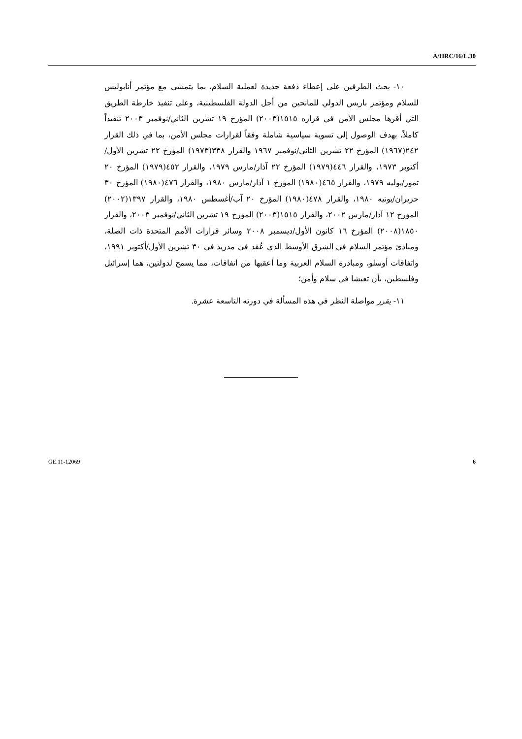A/HRC/16/L.30
١٠- يحث الطرفين على إعطاء دفعة جديدة لعملية السلام، بما يتمشى مع مؤتمر أنابوليس للسلام ومؤتمر باريس الدولي للمانحين من أجل الدولة الفلسطينية، وعلى تنفيذ خارطة الطريق التي أقرها مجلس الأمن في قراره ١٥١٥(٢٠٠٣) المؤرخ ١٩ تشرين الثاني/نوفمبر ٢٠٠٣ تنفيذاً كاملاً، بهدف الوصول إلى تسوية سياسية شاملة وفقاً لقرارات مجلس الأمن، بما في ذلك القرار ٢٤٢(١٩٦٧) المؤرخ ٢٢ تشرين الثاني/نوفمبر ١٩٦٧ والقرار ٣٣٨(١٩٧٣) المؤرخ ٢٢ تشرين الأول/أكتوبر ١٩٧٣، والقرار ٤٤٦(١٩٧٩) المؤرخ ٢٢ آذار/مارس ١٩٧٩، والقرار ٤٥٢(١٩٧٩) المؤرخ ٢٠ تموز/يوليه ١٩٧٩، والقرار ٤٦٥(١٩٨٠) المؤرخ ١ آذار/مارس ١٩٨٠، والقرار ٤٧٦(١٩٨٠) المؤرخ ٣٠ حزيران/يونيه ١٩٨٠، والقرار ٤٧٨(١٩٨٠) المؤرخ ٢٠ آب/أغسطس ١٩٨٠، والقرار ١٣٩٧(٢٠٠٢) المؤرخ ١٢ آذار/مارس ٢٠٠٢، والقرار ١٥١٥(٢٠٠٣) المؤرخ ١٩ تشرين الثاني/نوفمبر ٢٠٠٣، والقرار ١٨٥٠(٢٠٠٨) المؤرخ ١٦ كانون الأول/ديسمبر ٢٠٠٨ وسائر قرارات الأمم المتحدة ذات الصلة، ومبادئ مؤتمر السلام في الشرق الأوسط الذي عُقد في مدريد في ٣٠ تشرين الأول/أكتوبر ١٩٩١، واتفاقات أوسلو، ومبادرة السلام العربية وما أعقبها من اتفاقات، مما يسمح لدولتين، هما إسرائيل وفلسطين، بأن تعيشا في سلام وأمن؛
١١- يقرر مواصلة النظر في هذه المسألة في دورته التاسعة عشرة.
GE.11-12069 6